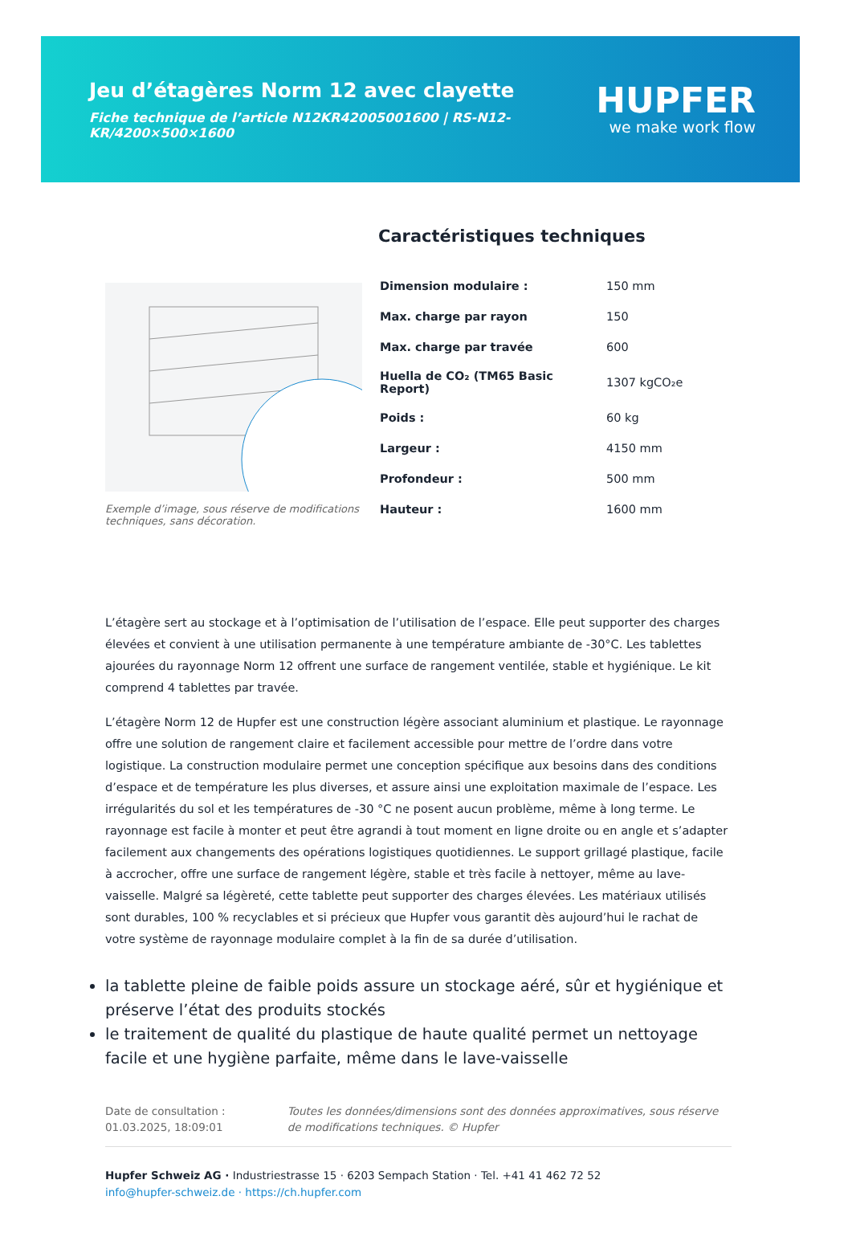Jeu d’étagères Norm 12 avec clayette
Fiche technique de l’article N12KR42005001600 | RS-N12-KR/4200×500×1600
HUPFER
we make work flow
Exemple d’image, sous réserve de modifications techniques, sans décoration.
Caractéristiques techniques
| Dimension modulaire : | 150 mm |
| Max. charge par rayon | 150 |
| Max. charge par travée | 600 |
| Huella de CO₂ (TM65 Basic Report) | 1307 kgCO₂e |
| Poids : | 60 kg |
| Largeur : | 4150 mm |
| Profondeur : | 500 mm |
| Hauteur : | 1600 mm |
L’étagère sert au stockage et à l’optimisation de l’utilisation de l’espace. Elle peut supporter des charges élevées et convient à une utilisation permanente à une température ambiante de -30°C. Les tablettes ajourées du rayonnage Norm 12 offrent une surface de rangement ventilée, stable et hygiénique. Le kit comprend 4 tablettes par travée.
L’étagère Norm 12 de Hupfer est une construction légère associant aluminium et plastique. Le rayonnage offre une solution de rangement claire et facilement accessible pour mettre de l’ordre dans votre logistique. La construction modulaire permet une conception spécifique aux besoins dans des conditions d’espace et de température les plus diverses, et assure ainsi une exploitation maximale de l’espace. Les irrégularités du sol et les températures de -30 °C ne posent aucun problème, même à long terme. Le rayonnage est facile à monter et peut être agrandi à tout moment en ligne droite ou en angle et s’adapter facilement aux changements des opérations logistiques quotidiennes. Le support grillagé plastique, facile à accrocher, offre une surface de rangement légère, stable et très facile à nettoyer, même au lave-vaisselle. Malgré sa légèreté, cette tablette peut supporter des charges élevées. Les matériaux utilisés sont durables, 100 % recyclables et si précieux que Hupfer vous garantit dès aujourd’hui le rachat de votre système de rayonnage modulaire complet à la fin de sa durée d’utilisation.
la tablette pleine de faible poids assure un stockage aéré, sûr et hygiénique et préserve l’état des produits stockés
le traitement de qualité du plastique de haute qualité permet un nettoyage facile et une hygiène parfaite, même dans le lave-vaisselle
Date de consultation : 01.03.2025, 18:09:01
Toutes les données/dimensions sont des données approximatives, sous réserve de modifications techniques. © Hupfer
Hupfer Schweiz AG · Industriestrasse 15 · 6203 Sempach Station · Tel. +41 41 462 72 52
info@hupfer-schweiz.de · https://ch.hupfer.com